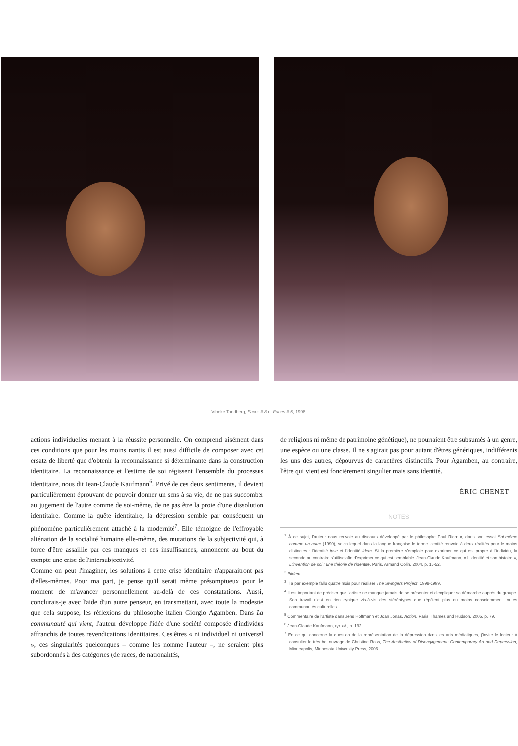Vibeke Tandberg, Faces # 8 et Faces # 5, 1998.
actions individuelles menant à la réussite personnelle. On comprend aisément dans ces conditions que pour les moins nantis il est aussi difficile de composer avec cet ersatz de liberté que d'obtenir la reconnaissance si déterminante dans la construction identitaire. La reconnaissance et l'estime de soi régissent l'ensemble du processus identitaire, nous dit Jean-Claude Kaufmann<sup>6</sup>. Privé de ces deux sentiments, il devient particulièrement éprouvant de pouvoir donner un sens à sa vie, de ne pas succomber au jugement de l'autre comme de soi-même, de ne pas être la proie d'une dissolution identitaire. Comme la quête identitaire, la dépression semble par conséquent un phénomène particulièrement attaché à la modernité<sup>7</sup>. Elle témoigne de l'effroyable aliénation de la socialité humaine elle-même, des mutations de la subjectivité qui, à force d'être assaillie par ces manques et ces insuffisances, annoncent au bout du compte une crise de l'intersubjectivité.
Comme on peut l'imaginer, les solutions à cette crise identitaire n'apparaitront pas d'elles-mêmes. Pour ma part, je pense qu'il serait même présomptueux pour le moment de m'avancer personnellement au-delà de ces constatations. Aussi, conclurais-je avec l'aide d'un autre penseur, en transmettant, avec toute la modestie que cela suppose, les réflexions du philosophe italien Giorgio Agamben. Dans La communauté qui vient, l'auteur développe l'idée d'une société composée d'individus affranchis de toutes revendications identitaires. Ces êtres « ni individuel ni universel », ces singularités quelconques – comme les nomme l'auteur –, ne seraient plus subordonnés à des catégories (de races, de nationalités,
de religions ni même de patrimoine génétique), ne pourraient être subsumés à un genre, une espèce ou une classe. Il ne s'agirait pas pour autant d'êtres génériques, indifférents les uns des autres, dépourvus de caractères distinctifs. Pour Agamben, au contraire, l'être qui vient est foncièrement singulier mais sans identité.
ÉRIC CHENET
NOTES
<sup>1</sup> À ce sujet, l'auteur nous renvoie au discours développé par le philosophe Paul Ricœur, dans son essai Soi-même comme un autre (1990), selon lequel dans la langue française le terme identité renvoie à deux réalités pour le moins distinctes : l'identité ipse et l'identité idem. Si la première s'emploie pour exprimer ce qui est propre à l'individu, la seconde au contraire s'utilise afin d'exprimer ce qui est semblable. Jean-Claude Kaufmann, « L'identité et son histoire », L'invention de soi : une théorie de l'identité, Paris, Armand Colin, 2004, p. 15-52.
<sup>2</sup> Ibidem.
<sup>3</sup> Il a par exemple fallu quatre mois pour réaliser The Swingers Project, 1998-1999.
<sup>4</sup> Il est important de préciser que l'artiste ne manque jamais de se présenter et d'expliquer sa démarche auprès du groupe. Son travail n'est en rien cynique vis-à-vis des stéréotypes que répètent plus ou moins consciemment toutes communautés culturelles.
<sup>5</sup> Commentaire de l'artiste dans Jens Hoffmann et Joan Jonas, Action, Paris, Thames and Hudson, 2005, p. 79.
<sup>6</sup> Jean-Claude Kaufmann, op. cit., p. 192.
<sup>7</sup> En ce qui concerne la question de la représentation de la dépression dans les arts médiatiques, j'invite le lecteur à consulter le très bel ouvrage de Christine Ross, The Aesthetics of Disengagement: Contemporary Art and Depression, Minneapolis, Minnesota University Press, 2006.